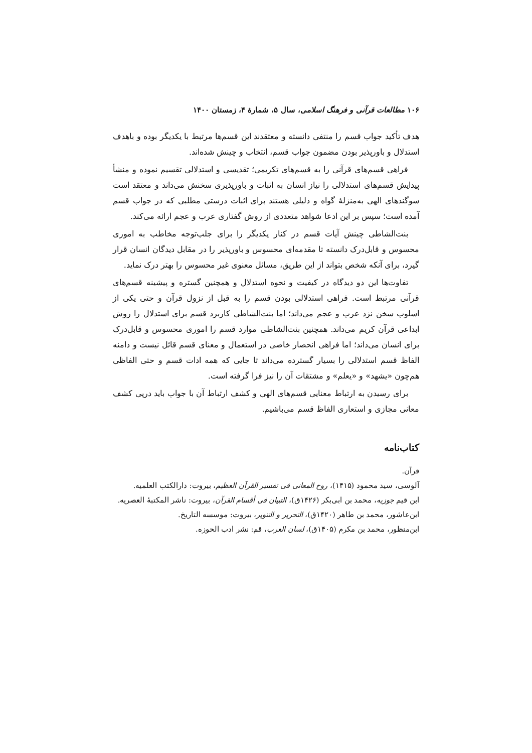۱۰۶ مطالعات قرآنی و فرهنگ اسلامی، سال ۵، شمارۀ ۴، زمستان ۱۴۰۰
هدف تأکید جواب قسم را منتفی دانسته و معتقدند این قسم‌ها مرتبط با یکدیگر بوده و باهدف استدلال و باورپذیر بودن مضمون جواب قسم، انتخاب و چینش شده‌اند.
فراهی قسم‌های قرآنی را به قسم‌های تکریمی؛ تقدیسی و استدلالی تقسیم نموده و منشأ پیدایش قسم‌های استدلالی را نیاز انسان به اثبات و باورپذیری سخنش می‌داند و معتقد است سوگندهای الهی به‌منزلۀ گواه و دلیلی هستند برای اثبات درستی مطلبی که در جواب قسم آمده است؛ سپس بر این ادعا شواهد متعددی از روش گفتاری عرب و عجم ارائه می‌کند.
بنت‌الشاطی چینش آیات قسم در کنار یکدیگر را برای جلب‌توجه مخاطب به اموری محسوس و قابل‌درک دانسته تا مقدمه‌ای محسوس و باورپذیر را در مقابل دیدگان انسان قرار گیرد، برای آنکه شخص بتواند از این طریق، مسائل معنوی غیر محسوس را بهتر درک نماید.
تفاوت‌ها این دو دیدگاه در کیفیت و نحوه استدلال و همچنین گستره و پیشینه قسم‌های قرآنی مرتبط است. فراهی استدلالی بودن قسم را به قبل از نزول قرآن و حتی یکی از اسلوب سخن نزد عرب و عجم می‌داند؛ اما بنت‌الشاطی کاربرد قسم برای استدلال را روش ابداعی قرآن کریم می‌داند. همچنین بنت‌الشاطی موارد قسم را اموری محسوس و قابل‌درک برای انسان می‌داند؛ اما فراهی انحصار خاصی در استعمال و معنای قسم قائل نیست و دامنه الفاظ قسم استدلالی را بسیار گسترده می‌داند تا جایی که همه ادات قسم و حتی الفاظی هم‌چون «یشهد» و «یعلم» و مشتقات آن را نیز فرا گرفته است.
برای رسیدن به ارتباط معنایی قسم‌های الهی و کشف ارتباط آن با جواب باید درپی کشف معانی مجازی و استعاری الفاظ قسم می‌باشیم.
کتاب‌نامه
قرآن.
آلوسی، سید محمود (۱۴۱۵)، روح المعانی فی تفسیر القرآن العظیم، بیروت: دارالکتب العلمیه.
ابن قیم جوزیه، محمد بن ابی‌بکر (۱۴۲۶ق)، التبیان فی أقسام القرآن، بیروت: ناشر المکتبهٔ العصریه.
ابن‌عاشور، محمد بن طاهر (۱۴۲۰ق)، التحریر و التنویر، بیروت: موسسه التاریخ.
ابن‌منظور، محمد بن مکرم (۱۴۰۵ق)، لسان العرب، قم: نشر ادب الحوزه.